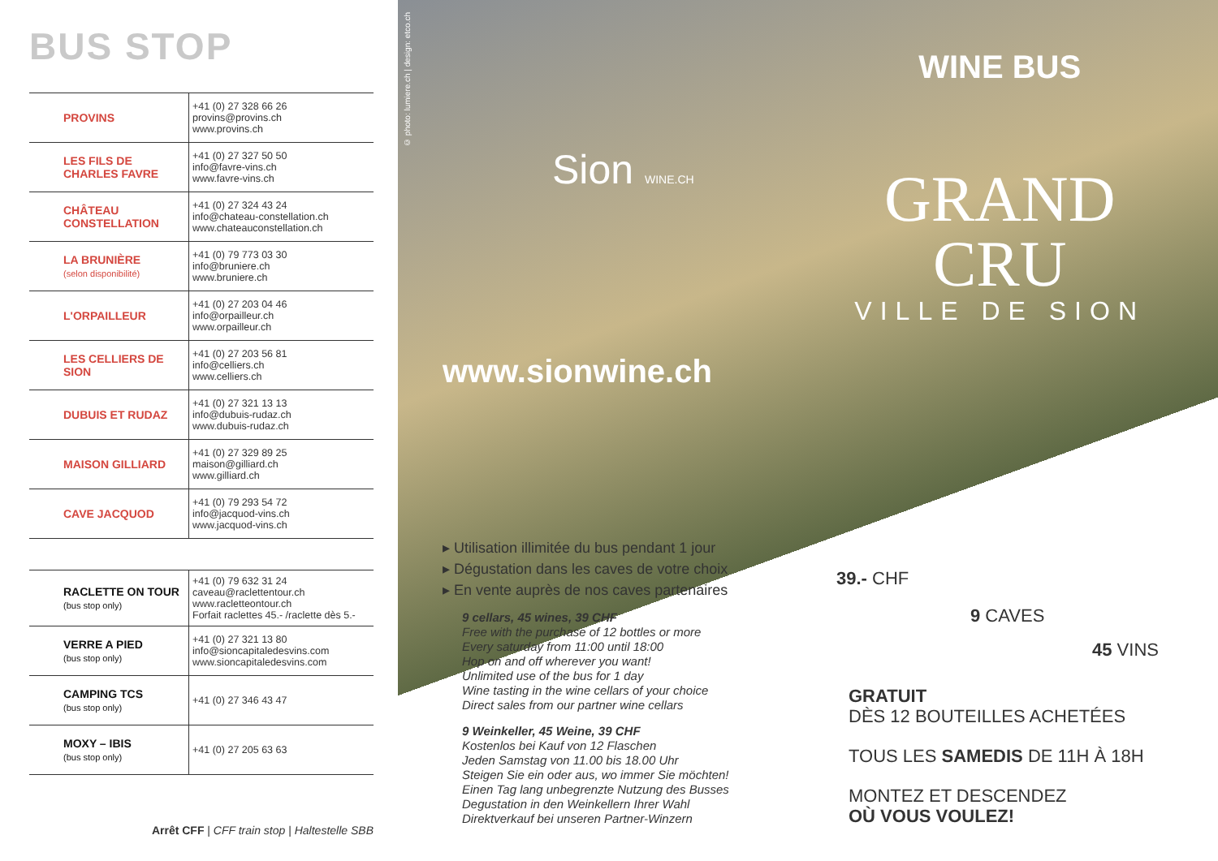BUS STOP
| PROVINS | +41 (0) 27 328 66 26 provins@provins.ch www.provins.ch |
| LES FILS DE CHARLES FAVRE | +41 (0) 27 327 50 50 info@favre-vins.ch www.favre-vins.ch |
| CHÂTEAU CONSTELLATION | +41 (0) 27 324 43 24 info@chateau-constellation.ch www.chateauconstellation.ch |
| LA BRUNIÈRE (selon disponibilité) | +41 (0) 79 773 03 30 info@bruniere.ch www.bruniere.ch |
| L'ORPAILLEUR | +41 (0) 27 203 04 46 info@orpailleur.ch www.orpailleur.ch |
| LES CELLIERS DE SION | +41 (0) 27 203 56 81 info@celliers.ch www.celliers.ch |
| DUBUIS ET RUDAZ | +41 (0) 27 321 13 13 info@dubuis-rudaz.ch www.dubuis-rudaz.ch |
| MAISON GILLIARD | +41 (0) 27 329 89 25 maison@gilliard.ch www.gilliard.ch |
| CAVE JACQUOD | +41 (0) 79 293 54 72 info@jacquod-vins.ch www.jacquod-vins.ch |
| RACLETTE ON TOUR (bus stop only) | +41 (0) 79 632 31 24 caveau@raclettentour.ch www.racletteontour.ch Forfait raclettes 45.- /raclette dès 5.- |
| VERRE A PIED (bus stop only) | +41 (0) 27 321 13 80 info@sioncapitaledesvins.com www.sioncapitaledesvins.com |
| CAMPING TCS (bus stop only) | +41 (0) 27 346 43 47 |
| MOXY – IBIS (bus stop only) | +41 (0) 27 205 63 63 |
Arrêt CFF | CFF train stop | Haltestelle SBB
© photo: lumiere.ch | design: etco.ch
Sion WINE.CH
WINE BUS
GRAND
CRU
VILLE DE SION
www.sionwine.ch
▸ Utilisation illimitée du bus pendant 1 jour
▸ Dégustation dans les caves de votre choix
▸ En vente auprès de nos caves partenaires
9 cellars, 45 wines, 39 CHF
Free with the purchase of 12 bottles or more
Every saturday from 11:00 until 18:00
Hop on and off wherever you want!
Unlimited use of the bus for 1 day
Wine tasting in the wine cellars of your choice
Direct sales from our partner wine cellars
9 Weinkeller, 45 Weine, 39 CHF
Kostenlos bei Kauf von 12 Flaschen
Jeden Samstag von 11.00 bis 18.00 Uhr
Steigen Sie ein oder aus, wo immer Sie möchten!
Einen Tag lang unbegrenzte Nutzung des Busses
Degustation in den Weinkellern Ihrer Wahl
Direktverkauf bei unseren Partner-Winzern
39.- CHF
9 CAVES
45 VINS
GRATUIT
DÈS 12 BOUTEILLES ACHETÉES
TOUS LES SAMEDIS DE 11H À 18H
MONTEZ ET DESCENDEZ
OÙ VOUS VOULEZ!